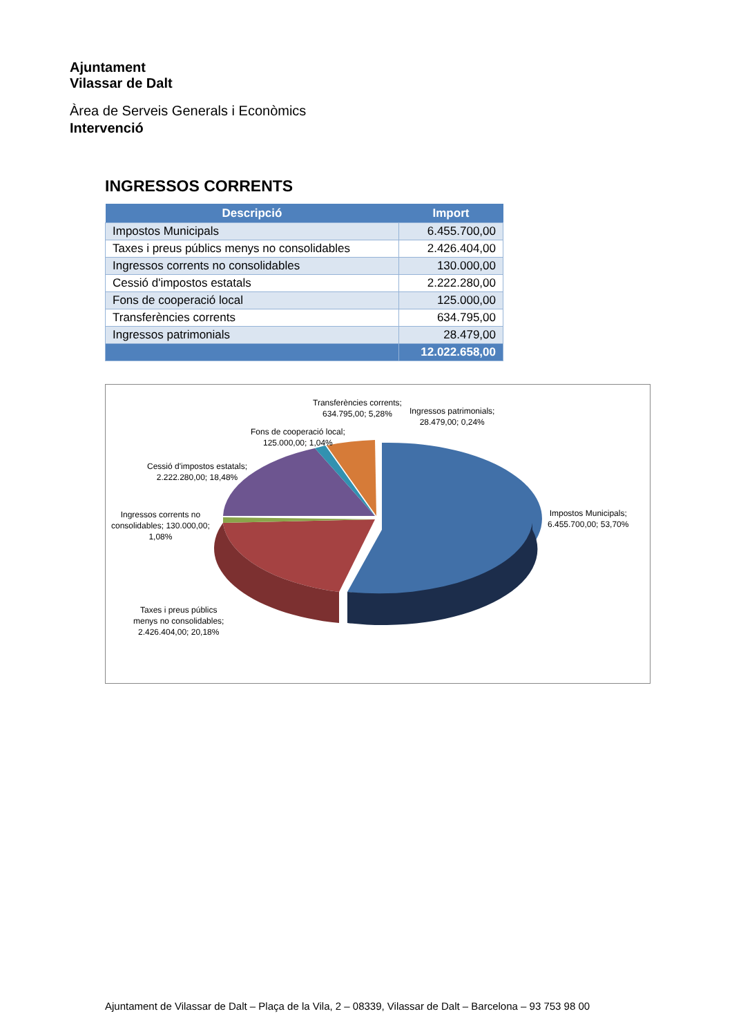Ajuntament
Vilassar de Dalt
Àrea de Serveis Generals i Econòmics
Intervenció
INGRESSOS CORRENTS
| Descripció | Import |
| --- | --- |
| Impostos Municipals | 6.455.700,00 |
| Taxes i preus públics menys no consolidables | 2.426.404,00 |
| Ingressos corrents no consolidables | 130.000,00 |
| Cessió d'impostos estatals | 2.222.280,00 |
| Fons de cooperació local | 125.000,00 |
| Transferències corrents | 634.795,00 |
| Ingressos patrimonials | 28.479,00 |
| | 12.022.658,00 |
Transferències corrents;
634.795,00; 5,28%
Ingressos patrimonials;
28.479,00; 0,24%
Fons de cooperació local;
125.000,00; 1,04%
Cessió d'impostos estatals;
2.222.280,00; 18,48%
Ingressos corrents no
consolidables; 130.000,00;
1,08%
Impostos Municipals;
6.455.700,00; 53,70%
Taxes i preus públics
menys no consolidables;
2.426.404,00; 20,18%
Ajuntament de Vilassar de Dalt – Plaça de la Vila, 2 – 08339, Vilassar de Dalt – Barcelona – 93 753 98 00